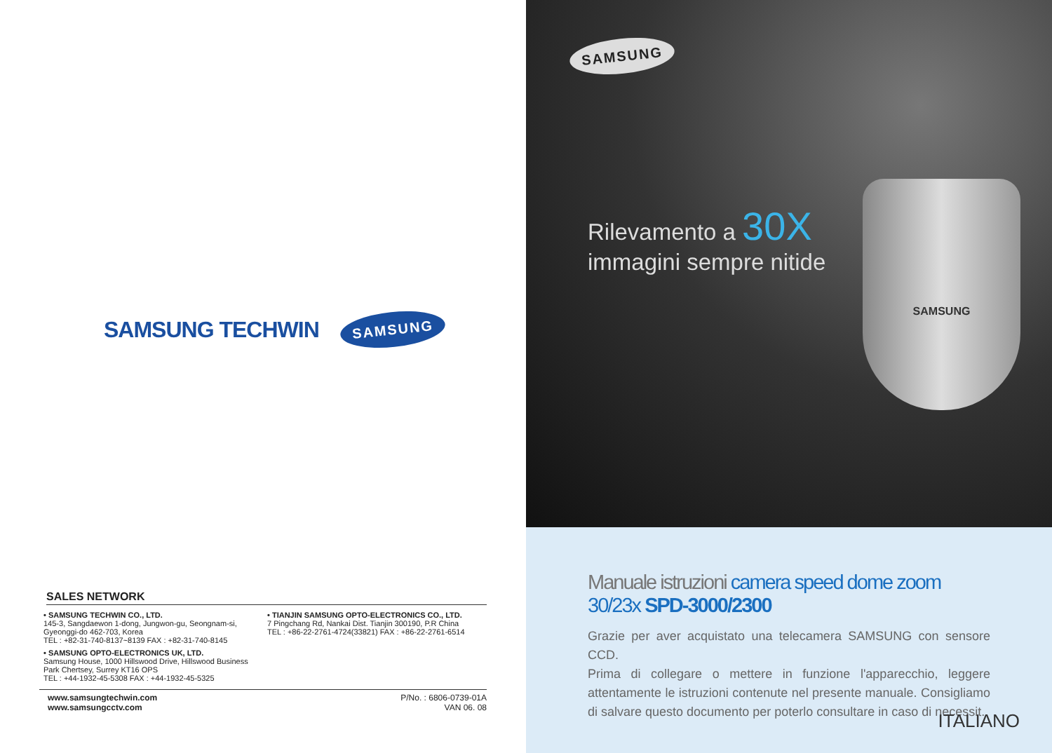SAMSUNG TECHWIN
SAMSUNG
SALES NETWORK
• SAMSUNG TECHWIN CO., LTD.
145-3, Sangdaewon 1-dong, Jungwon-gu, Seongnam-si,
Gyeonggi-do 462-703, Korea
TEL : +82-31-740-8137~8139 FAX : +82-31-740-8145
• SAMSUNG OPTO-ELECTRONICS UK, LTD.
Samsung House, 1000 Hillswood Drive, Hillswood Business
Park Chertsey, Surrey KT16 OPS
TEL : +44-1932-45-5308 FAX : +44-1932-45-5325
• TIANJIN SAMSUNG OPTO-ELECTRONICS CO., LTD.
7 Pingchang Rd, Nankai Dist. Tianjin 300190, P.R China
TEL : +86-22-2761-4724(33821) FAX : +86-22-2761-6514
www.samsungtechwin.com
www.samsungcctv.com
P/No. : 6806-0739-01A
VAN 06. 08
SAMSUNG
Rilevamento a 30X
immagini sempre nitide
SAMSUNG
Manuale istruzioni camera speed dome zoom 30/23x SPD-3000/2300
Grazie per aver acquistato una telecamera SAMSUNG con sensore CCD.
Prima di collegare o mettere in funzione l'apparecchio, leggere attentamente le istruzioni contenute nel presente manuale. Consigliamo di salvare questo documento per poterlo consultare in caso di necessit.
ITALIANO